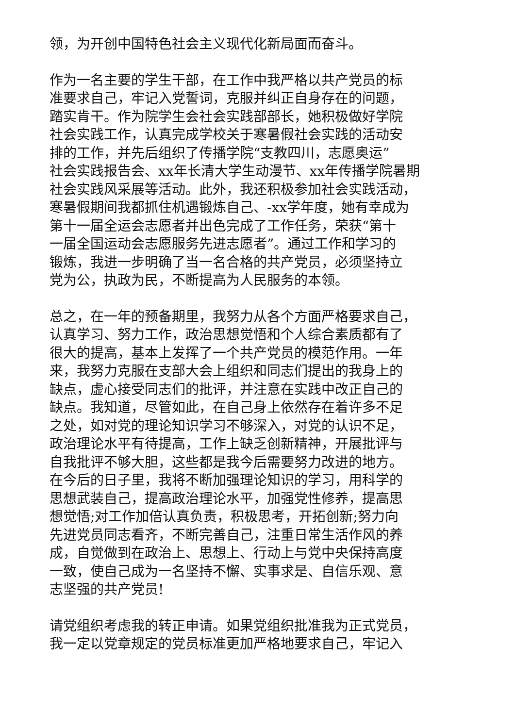领，为开创中国特色社会主义现代化新局面而奋斗。
作为一名主要的学生干部，在工作中我严格以共产党员的标
准要求自己，牢记入党誓词，克服并纠正自身存在的问题，
踏实肯干。作为院学生会社会实践部部长，她积极做好学院
社会实践工作，认真完成学校关于寒暑假社会实践的活动安
排的工作，并先后组织了传播学院“支教四川，志愿奥运”
社会实践报告会、xx年长清大学生动漫节、xx年传播学院暑期
社会实践风采展等活动。此外，我还积极参加社会实践活动，
寒暑假期间我都抓住机遇锻炼自己、-xx学年度，她有幸成为
第十一届全运会志愿者并出色完成了工作任务，荣获“第十
一届全国运动会志愿服务先进志愿者”。通过工作和学习的
锻炼，我进一步明确了当一名合格的共产党员，必须坚持立
党为公，执政为民，不断提高为人民服务的本领。
总之，在一年的预备期里，我努力从各个方面严格要求自己，
认真学习、努力工作，政治思想觉悟和个人综合素质都有了
很大的提高，基本上发挥了一个共产党员的模范作用。一年
来，我努力克服在支部大会上组织和同志们提出的我身上的
缺点，虚心接受同志们的批评，并注意在实践中改正自己的
缺点。我知道，尽管如此，在自己身上依然存在着许多不足
之处，如对党的理论知识学习不够深入，对党的认识不足，
政治理论水平有待提高，工作上缺乏创新精神，开展批评与
自我批评不够大胆，这些都是我今后需要努力改进的地方。
在今后的日子里，我将不断加强理论知识的学习，用科学的
思想武装自己，提高政治理论水平，加强党性修养，提高思
想觉悟;对工作加倍认真负责，积极思考，开拓创新;努力向
先进党员同志看齐，不断完善自己，注重日常生活作风的养
成，自觉做到在政治上、思想上、行动上与党中央保持高度
一致，使自己成为一名坚持不懈、实事求是、自信乐观、意
志坚强的共产党员!
请党组织考虑我的转正申请。如果党组织批准我为正式党员，
我一定以党章规定的党员标准更加严格地要求自己，牢记入